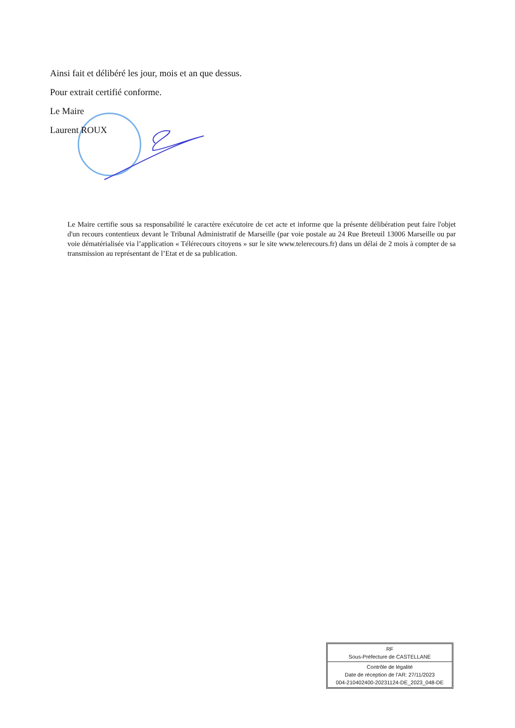Ainsi fait et délibéré les jour, mois et an que dessus.
Pour extrait certifié conforme.
Le Maire
Laurent ROUX
Le Maire certifie sous sa responsabilité le caractère exécutoire de cet acte et informe que la présente délibération peut faire l'objet d'un recours contentieux devant le Tribunal Administratif de Marseille (par voie postale au 24 Rue Breteuil 13006 Marseille ou par voie dématérialisée via l’application « Télérecours citoyens » sur le site www.telerecours.fr) dans un délai de 2 mois à compter de sa transmission au représentant de l’Etat et de sa publication.
| RF Sous-Préfecture de CASTELLANE |
| Contrôle de légalité Date de réception de l'AR: 27/11/2023 004-210402400-20231124-DE_2023_048-DE |